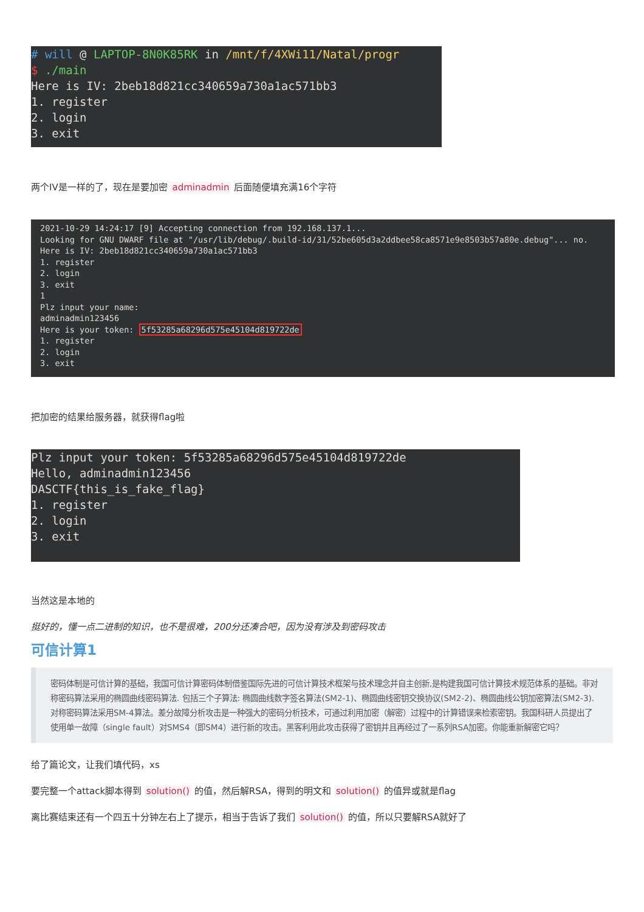# will @ LAPTOP-8N0K85RK in /mnt/f/4XWi11/Natal/progr $ ./main Here is IV: 2beb18d821cc340659a730a1ac571bb3 1. register 2. login 3. exit
两个IV是一样的了，现在是要加密 adminadmin 后面随便填充满16个字符
2021-10-29 14:24:17 [9] Accepting connection from 192.168.137.1... Looking for GNU DWARF file at "/usr/lib/debug/.build-id/31/52be605d3a2ddbee58ca8571e9e8503b57a80e.debug"... no. Here is IV: 2beb18d821cc340659a730a1ac571bb3 1. register 2. login 3. exit 1 Plz input your name: adminadmin123456 Here is your token: 5f53285a68296d575e45104d819722de 1. register 2. login 3. exit
把加密的结果给服务器，就获得flag啦
Plz input your token: 5f53285a68296d575e45104d819722de Hello, adminadmin123456 DASCTF{this_is_fake_flag} 1. register 2. login 3. exit
当然这是本地的
挺好的，懂一点二进制的知识，也不是很难，200分还凑合吧，因为没有涉及到密码攻击
可信计算1
密码体制是可信计算的基础，我国可信计算密码体制借鉴国际先进的可信计算技术框架与技术理念并自主创新,是构建我国可信计算技术规范体系的基础。非对称密码算法采用的椭圆曲线密码算法. 包括三个子算法: 椭圆曲线数字签名算法(SM2-1)、椭圆曲线密钥交换协议(SM2-2)、椭圆曲线公钥加密算法(SM2-3). 对称密码算法采用SM-4算法。差分故障分析攻击是一种强大的密码分析技术，可通过利用加密（解密）过程中的计算错误来检索密钥。我国科研人员提出了使用单一故障（single fault）对SMS4（即SM4）进行新的攻击。黑客利用此攻击获得了密钥并且再经过了一系列RSA加密。你能重新解密它吗？
给了篇论文，让我们填代码，xs
要完整一个attack脚本得到 solution() 的值，然后解RSA，得到的明文和 solution() 的值异或就是flag
离比赛结束还有一个四五十分钟左右上了提示，相当于告诉了我们 solution() 的值，所以只要解RSA就好了